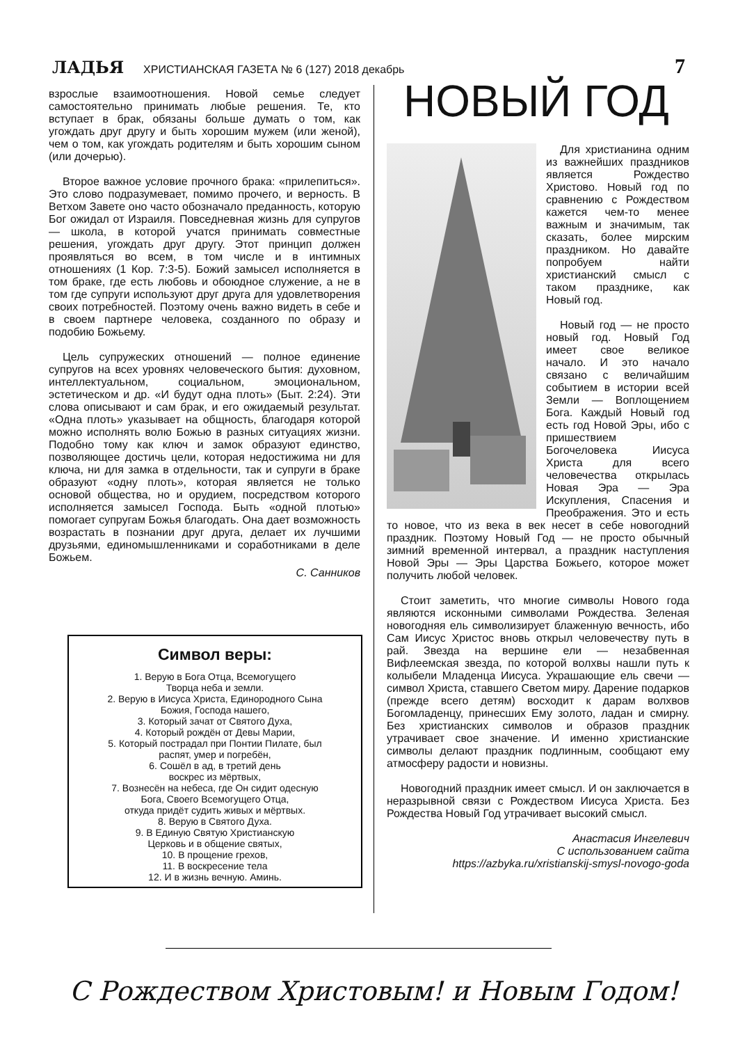ЛАДЬЯ ХРИСТИАНСКАЯ ГАЗЕТА № 6 (127) 2018 декабрь 7
взрослые взаимоотношения. Новой семье следует самостоятельно принимать любые решения. Те, кто вступает в брак, обязаны больше думать о том, как угождать друг другу и быть хорошим мужем (или женой), чем о том, как угождать родителям и быть хорошим сыном (или дочерью).
Второе важное условие прочного брака: «прилепиться». Это слово подразумевает, помимо прочего, и верность. В Ветхом Завете оно часто обозначало преданность, которую Бог ожидал от Израиля. Повседневная жизнь для супругов — школа, в которой учатся принимать совместные решения, угождать друг другу. Этот принцип должен проявляться во всем, в том числе и в интимных отношениях (1 Кор. 7:3-5). Божий замысел исполняется в том браке, где есть любовь и обоюдное служение, а не в том где супруги используют друг друга для удовлетворения своих потребностей. Поэтому очень важно видеть в себе и в своем партнере человека, созданного по образу и подобию Божьему.
Цель супружеских отношений — полное единение супругов на всех уровнях человеческого бытия: духовном, интеллектуальном, социальном, эмоциональном, эстетическом и др. «И будут одна плоть» (Быт. 2:24). Эти слова описывают и сам брак, и его ожидаемый результат. «Одна плоть» указывает на общность, благодаря которой можно исполнять волю Божью в разных ситуациях жизни. Подобно тому как ключ и замок образуют единство, позволяющее достичь цели, которая недостижима ни для ключа, ни для замка в отдельности, так и супруги в браке образуют «одну плоть», которая является не только основой общества, но и орудием, посредством которого исполняется замысел Господа. Быть «одной плотью» помогает супругам Божья благодать. Она дает возможность возрастать в познании друг друга, делает их лучшими друзьями, единомышленниками и соработниками в деле Божьем.
С. Санников
Символ веры:
1. Верую в Бога Отца, Всемогущего
Творца неба и земли.
2. Верую в Иисуса Христа, Единородного Сына
Божия, Господа нашего,
3. Который зачат от Святого Духа,
4. Который рождён от Девы Марии,
5. Который пострадал при Понтии Пилате, был
распят, умер и погребён,
6. Сошёл в ад, в третий день
воскрес из мёртвых,
7. Вознесён на небеса, где Он сидит одесную
Бога, Своего Всемогущего Отца,
откуда придёт судить живых и мёртвых.
8. Верую в Святого Духа.
9. В Единую Святую Христианскую
Церковь и в общение святых,
10. В прощение грехов,
11. В воскресение тела
12. И в жизнь вечную. Аминь.
НОВЫЙ ГОД
Для христианина одним из важнейших праздников является Рождество Христово. Новый год по сравнению с Рождеством кажется чем-то менее важным и значимым, так сказать, более мирским праздником. Но давайте попробуем найти христианский смысл с таком празднике, как Новый год.
Новый год — не просто новый год. Новый Год имеет свое великое начало. И это начало связано с величайшим событием в истории всей Земли — Воплощением Бога. Каждый Новый год есть год Новой Эры, ибо с пришествием Богочеловека Иисуса Христа для всего человечества открылась Новая Эра — Эра Искупления, Спасения и Преображения. Это и есть то новое, что из века в век несет в себе новогодний праздник. Поэтому Новый Год — не просто обычный зимний временной интервал, а праздник наступления Новой Эры — Эры Царства Божьего, которое может получить любой человек.
Стоит заметить, что многие символы Нового года являются исконными символами Рождества. Зеленая новогодняя ель символизирует блаженную вечность, ибо Сам Иисус Христос вновь открыл человечеству путь в рай. Звезда на вершине ели — незабвенная Вифлеемская звезда, по которой волхвы нашли путь к колыбели Младенца Иисуса. Украшающие ель свечи — символ Христа, ставшего Светом миру. Дарение подарков (прежде всего детям) восходит к дарам волхвов Богомладенцу, принесших Ему золото, ладан и смирну. Без христианских символов и образов праздник утрачивает свое значение. И именно христианские символы делают праздник подлинным, сообщают ему атмосферу радости и новизны.
Новогодний праздник имеет смысл. И он заключается в неразрывной связи с Рождеством Иисуса Христа. Без Рождества Новый Год утрачивает высокий смысл.
Анастасия Ингелевич
С использованием сайта
https://azbyka.ru/xristianskij-smysl-novogo-goda
С Рождеством Христовым! и Новым Годом!